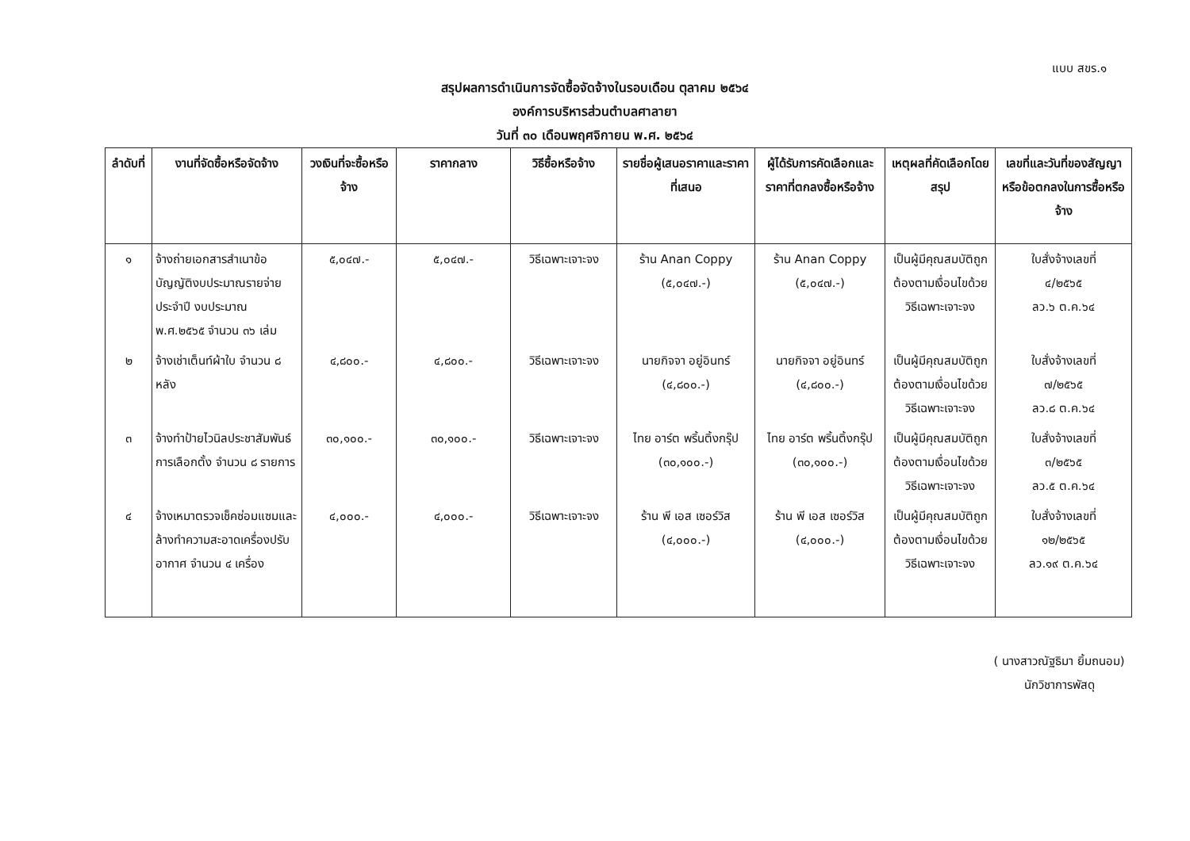แบบ สขร.๑
สรุปผลการดำเนินการจัดซื้อจัดจ้างในรอบเดือน ตุลาคม ๒๕๖๔
องค์การบริหารส่วนตำบลศาลายา
วันที่ ๓๐ เดือนพฤศจิกายน พ.ศ. ๒๕๖๔
| ลำดับที่ | งานที่จัดซื้อหรือจัดจ้าง | วงเงินที่จะซื้อหรือจ้าง | ราคากลาง | วิธีซื้อหรือจ้าง | รายชื่อผู้เสนอราคาและราคาที่เสนอ | ผู้ได้รับการคัดเลือกและราคาที่ตกลงซื้อหรือจ้าง | เหตุผลที่คัดเลือกโดยสรุป | เลขที่และวันที่ของสัญญาหรือข้อตกลงในการซื้อหรือจ้าง |
| --- | --- | --- | --- | --- | --- | --- | --- | --- |
| ๑ | จ้างถ่ายเอกสารสำเนาข้อบัญญัติงบประมาณรายจ่ายประจำปี งบประมาณ พ.ศ.๒๕๖๕ จำนวน ๓๖ เล่ม | ๕,๐๔๗.- | ๕,๐๔๗.- | วิธีเฉพาะเจาะจง | ร้าน Anan Coppy (๕,๐๔๗.-) | ร้าน Anan Coppy (๕,๐๔๗.-) | เป็นผู้มีคุณสมบัติถูกต้องตามเงื่อนไขด้วยวิธีเฉพาะเจาะจง | ใบสั่งจ้างเลขที่ ๔/๒๕๖๕ ลว.๖ ต.ค.๖๔ |
| ๒ | จ้างเช่าเต็นท์ผ้าใบ จำนวน ๘ หลัง | ๔,๘๐๐.- | ๔,๘๐๐.- | วิธีเฉพาะเจาะจง | นายกิจจา อยู่อินทร์ (๔,๘๐๐.-) | นายกิจจา อยู่อินทร์ (๔,๘๐๐.-) | เป็นผู้มีคุณสมบัติถูกต้องตามเงื่อนไขด้วยวิธีเฉพาะเจาะจง | ใบสั่งจ้างเลขที่ ๗/๒๕๖๕ ลว.๘ ต.ค.๖๔ |
| ๓ | จ้างทำป้ายไวนิลประชาสัมพันธ์การเลือกตั้ง จำนวน ๘ รายการ | ๓๐,๑๐๐.- | ๓๐,๑๐๐.- | วิธีเฉพาะเจาะจง | ไทย อาร์ต พริ้นติ้งกรุ๊ป (๓๐,๑๐๐.-) | ไทย อาร์ต พริ้นติ้งกรุ๊ป (๓๐,๑๐๐.-) | เป็นผู้มีคุณสมบัติถูกต้องตามเงื่อนไขด้วยวิธีเฉพาะเจาะจง | ใบสั่งจ้างเลขที่ ๓/๒๕๖๕ ลว.๕ ต.ค.๖๔ |
| ๔ | จ้างเหมาตรวจเช็คซ่อมแซมและล้างทำความสะอาดเครื่องปรับอากาศ จำนวน ๔ เครื่อง | ๔,๐๐๐.- | ๔,๐๐๐.- | วิธีเฉพาะเจาะจง | ร้าน พี เอส เซอร์วิส (๔,๐๐๐.-) | ร้าน พี เอส เซอร์วิส (๔,๐๐๐.-) | เป็นผู้มีคุณสมบัติถูกต้องตามเงื่อนไขด้วยวิธีเฉพาะเจาะจง | ใบสั่งจ้างเลขที่ ๑๒/๒๕๖๕ ลว.๑๙ ต.ค.๖๔ |
( นางสาวณัฐธิมา ยิ้มถนอม)
นักวิชาการพัสดุ